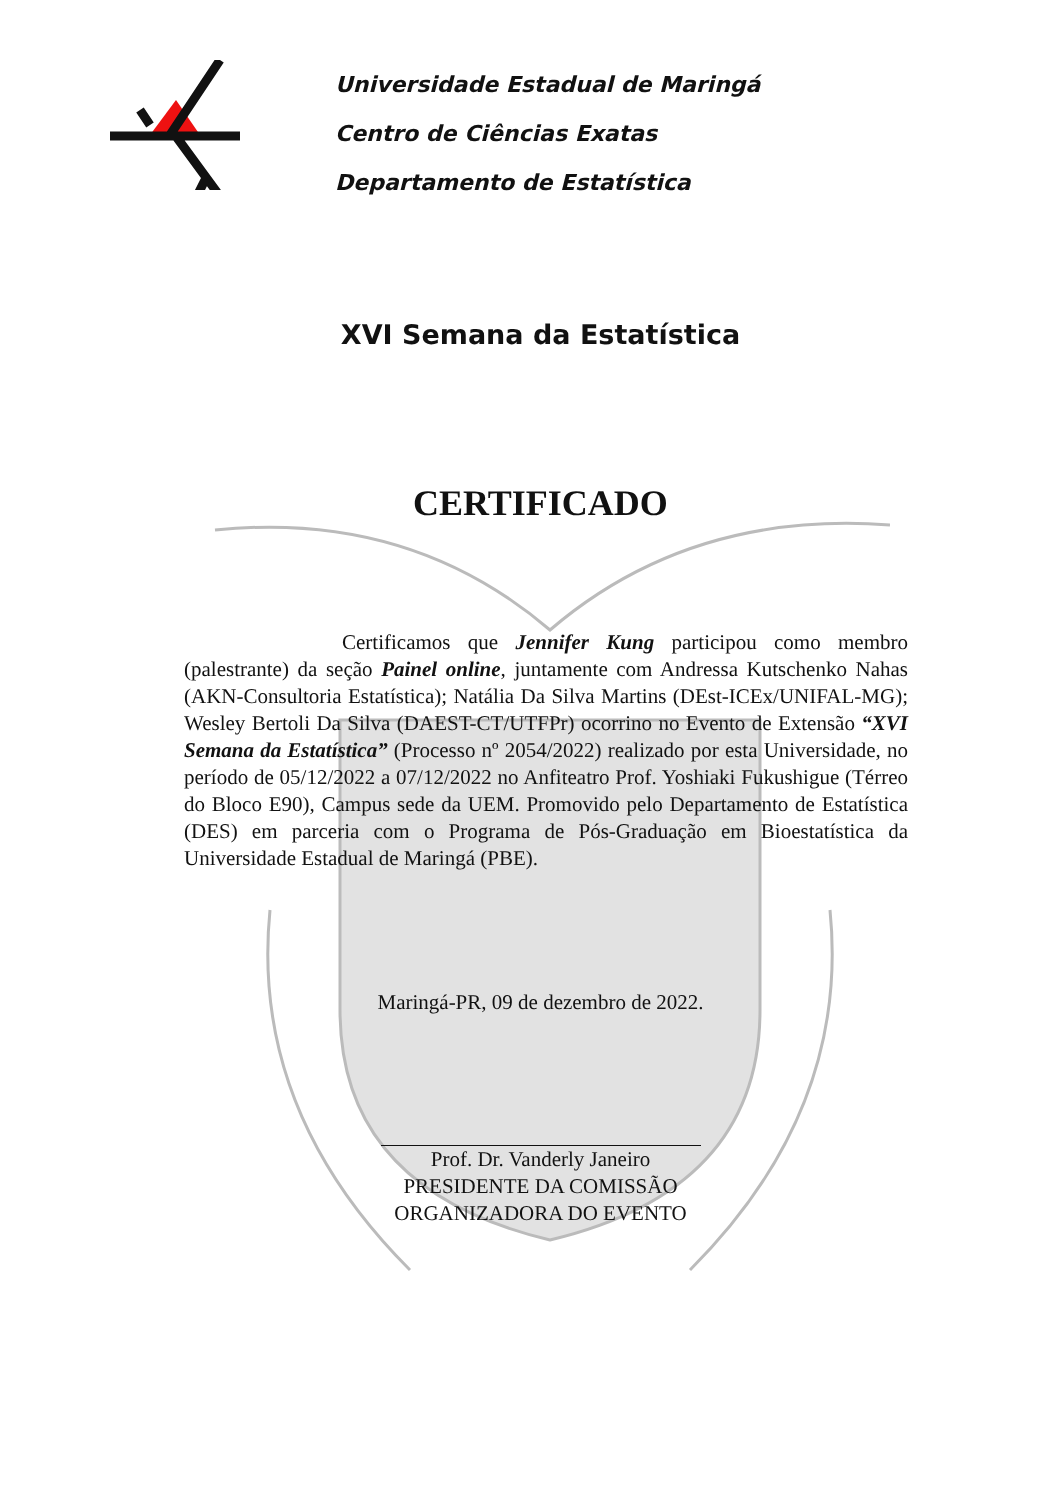Universidade Estadual de Maringá
Centro de Ciências Exatas
Departamento de Estatística
XVI Semana da Estatística
CERTIFICADO
Certificamos que Jennifer Kung participou como membro (palestrante) da seção Painel online, juntamente com Andressa Kutschenko Nahas (AKN-Consultoria Estatística); Natália Da Silva Martins (DEst-ICEx/UNIFAL-MG); Wesley Bertoli Da Silva (DAEST-CT/UTFPr) ocorrino no Evento de Extensão “XVI Semana da Estatística” (Processo nº 2054/2022) realizado por esta Universidade, no período de 05/12/2022 a 07/12/2022 no Anfiteatro Prof. Yoshiaki Fukushigue (Térreo do Bloco E90), Campus sede da UEM. Promovido pelo Departamento de Estatística (DES) em parceria com o Programa de Pós-Graduação em Bioestatística da Universidade Estadual de Maringá (PBE).
Maringá-PR, 09 de dezembro de 2022.
Prof. Dr. Vanderly Janeiro
PRESIDENTE DA COMISSÃO
ORGANIZADORA DO EVENTO